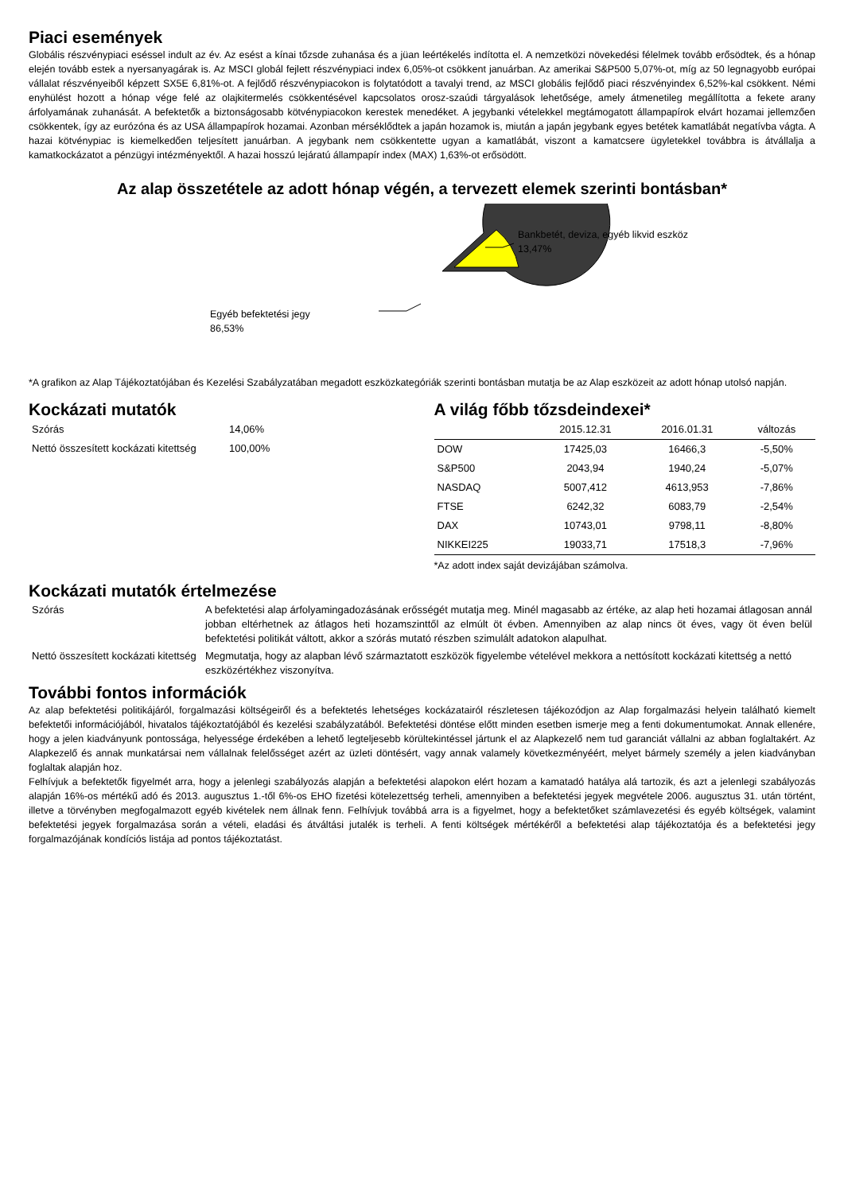Piaci események
Globális részvénypiaci eséssel indult az év. Az esést a kínai tőzsde zuhanása és a jüan leértékelés indította el. A nemzetközi növekedési félelmek tovább erősödtek, és a hónap elején tovább estek a nyersanyagárak is. Az MSCI globál fejlett részvénypiaci index 6,05%-ot csökkent januárban. Az amerikai S&P500 5,07%-ot, míg az 50 legnagyobb európai vállalat részvényeiből képzett SX5E 6,81%-ot. A fejlődő részvénypiacokon is folytatódott a tavalyi trend, az MSCI globális fejlődő piaci részvényindex 6,52%-kal csökkent. Némi enyhülést hozott a hónap vége felé az olajkitermelés csökkentésével kapcsolatos orosz-szaúdi tárgyalások lehetősége, amely átmenetileg megállította a fekete arany árfolyamának zuhanását. A befektetők a biztonságosabb kötvénypiacokon kerestek menedéket. A jegybanki vételekkel megtámogatott állampapírok elvárt hozamai jellemzően csökkentek, így az eurózóna és az USA állampapírok hozamai. Azonban mérséklődtek a japán hozamok is, miután a japán jegybank egyes betétek kamatlábát negatívba vágta. A hazai kötvénypiac is kiemelkedően teljesített januárban. A jegybank nem csökkentette ugyan a kamatlábát, viszont a kamatcsere ügyletekkel továbbra is átvállalja a kamatkockázatot a pénzügyi intézményektől. A hazai hosszú lejáratú állampapír index (MAX) 1,63%-ot erősödött.
Az alap összetétele az adott hónap végén, a tervezett elemek szerinti bontásban*
Bankbetét, deviza, egyéb likvid eszköz
13,47%
Egyéb befektetési jegy
86,53%
*A grafikon az Alap Tájékoztatójában és Kezelési Szabályzatában megadott eszközkategóriák szerinti bontásban mutatja be az Alap eszközeit az adott hónap utolsó napján.
Kockázati mutatók
| Szórás | 14,06% |
| Nettó összesített kockázati kitettség | 100,00% |
A világ főbb tőzsdeindexei*
| | 2015.12.31 | 2016.01.31 | változás |
| --- | --- | --- | --- |
| DOW | 17425,03 | 16466,3 | -5,50% |
| S&P500 | 2043,94 | 1940,24 | -5,07% |
| NASDAQ | 5007,412 | 4613,953 | -7,86% |
| FTSE | 6242,32 | 6083,79 | -2,54% |
| DAX | 10743,01 | 9798,11 | -8,80% |
| NIKKEI225 | 19033,71 | 17518,3 | -7,96% |
*Az adott index saját devizájában számolva.
Kockázati mutatók értelmezése
| Szórás | A befektetési alap árfolyamingadozásának erősségét mutatja meg. Minél magasabb az értéke, az alap heti hozamai átlagosan annál jobban eltérhetnek az átlagos heti hozamszinttől az elmúlt öt évben. Amennyiben az alap nincs öt éves, vagy öt éven belül befektetési politikát váltott, akkor a szórás mutató részben szimulált adatokon alapulhat. |
| Nettó összesített kockázati kitettség | Megmutatja, hogy az alapban lévő származtatott eszközök figyelembe vételével mekkora a nettósított kockázati kitettség a nettó eszközértékhez viszonyítva. |
További fontos információk
Az alap befektetési politikájáról, forgalmazási költségeiről és a befektetés lehetséges kockázatairól részletesen tájékozódjon az Alap forgalmazási helyein található kiemelt befektetői információjából, hivatalos tájékoztatójából és kezelési szabályzatából. Befektetési döntése előtt minden esetben ismerje meg a fenti dokumentumokat. Annak ellenére, hogy a jelen kiadványunk pontossága, helyessége érdekében a lehető legteljesebb körültekintéssel jártunk el az Alapkezelő nem tud garanciát vállalni az abban foglaltakért. Az Alapkezelő és annak munkatársai nem vállalnak felelősséget azért az üzleti döntésért, vagy annak valamely következményéért, melyet bármely személy a jelen kiadványban foglaltak alapján hoz.
Felhívjuk a befektetők figyelmét arra, hogy a jelenlegi szabályozás alapján a befektetési alapokon elért hozam a kamatadó hatálya alá tartozik, és azt a jelenlegi szabályozás alapján 16%-os mértékű adó és 2013. augusztus 1.-től 6%-os EHO fizetési kötelezettség terheli, amennyiben a befektetési jegyek megvétele 2006. augusztus 31. után történt, illetve a törvényben megfogalmazott egyéb kivételek nem állnak fenn. Felhívjuk továbbá arra is a figyelmet, hogy a befektetőket számlavezetési és egyéb költségek, valamint befektetési jegyek forgalmazása során a vételi, eladási és átváltási jutalék is terheli. A fenti költségek mértékéről a befektetési alap tájékoztatója és a befektetési jegy forgalmazójának kondíciós listája ad pontos tájékoztatást.